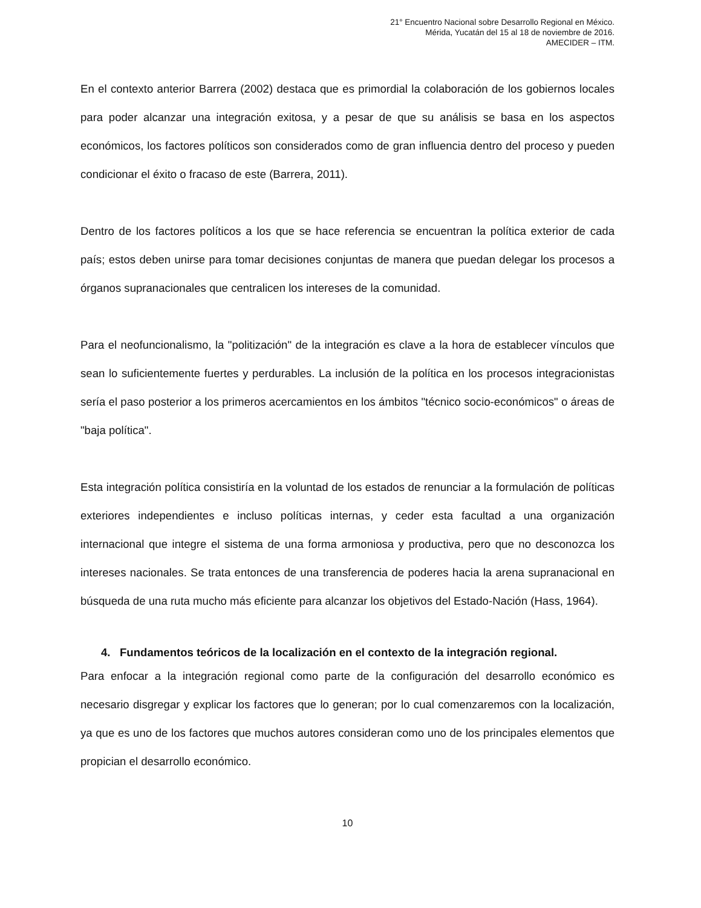21° Encuentro Nacional sobre Desarrollo Regional en México.
Mérida, Yucatán del 15 al 18 de noviembre de 2016.
AMECIDER – ITM.
En el contexto anterior Barrera (2002) destaca que es primordial la colaboración de los gobiernos locales para poder alcanzar una integración exitosa, y a pesar de que su análisis se basa en los aspectos económicos, los factores políticos son considerados como de gran influencia dentro del proceso y pueden condicionar el éxito o fracaso de este (Barrera, 2011).
Dentro de los factores políticos a los que se hace referencia se encuentran la política exterior de cada país; estos deben unirse para tomar decisiones conjuntas de manera que puedan delegar los procesos a órganos supranacionales que centralicen los intereses de la comunidad.
Para el neofuncionalismo, la "politización" de la integración es clave a la hora de establecer vínculos que sean lo suficientemente fuertes y perdurables. La inclusión de la política en los procesos integracionistas sería el paso posterior a los primeros acercamientos en los ámbitos "técnico socio-económicos" o áreas de "baja política".
Esta integración política consistiría en la voluntad de los estados de renunciar a la formulación de políticas exteriores independientes e incluso políticas internas, y ceder esta facultad a una organización internacional que integre el sistema de una forma armoniosa y productiva, pero que no desconozca los intereses nacionales. Se trata entonces de una transferencia de poderes hacia la arena supranacional en búsqueda de una ruta mucho más eficiente para alcanzar los objetivos del Estado-Nación (Hass, 1964).
4. Fundamentos teóricos de la localización en el contexto de la integración regional.
Para enfocar a la integración regional como parte de la configuración del desarrollo económico es necesario disgregar y explicar los factores que lo generan; por lo cual comenzaremos con la localización, ya que es uno de los factores que muchos autores consideran como uno de los principales elementos que propician el desarrollo económico.
10